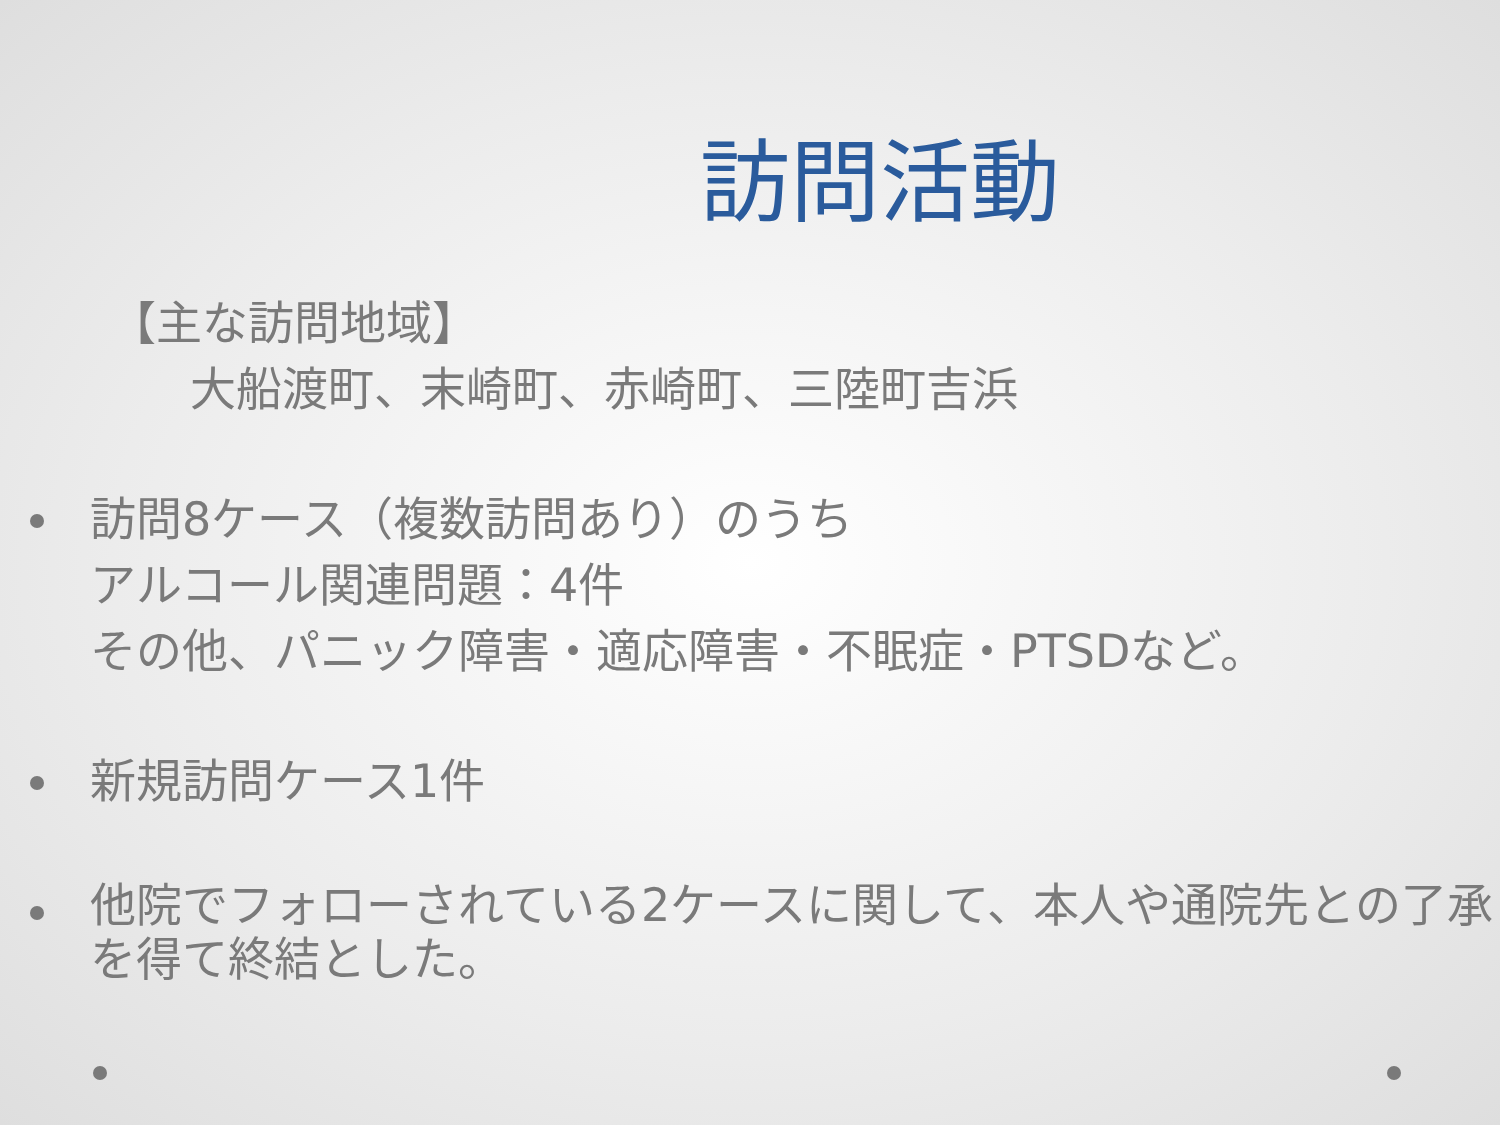訪問活動
【主な訪問地域】
大船渡町、末崎町、赤崎町、三陸町吉浜
訪問8ケース（複数訪問あり）のうち
アルコール関連問題：4件
その他、パニック障害・適応障害・不眠症・PTSDなど。
新規訪問ケース1件
他院でフォローされている2ケースに関して、本人や通院先との了承を得て終結とした。